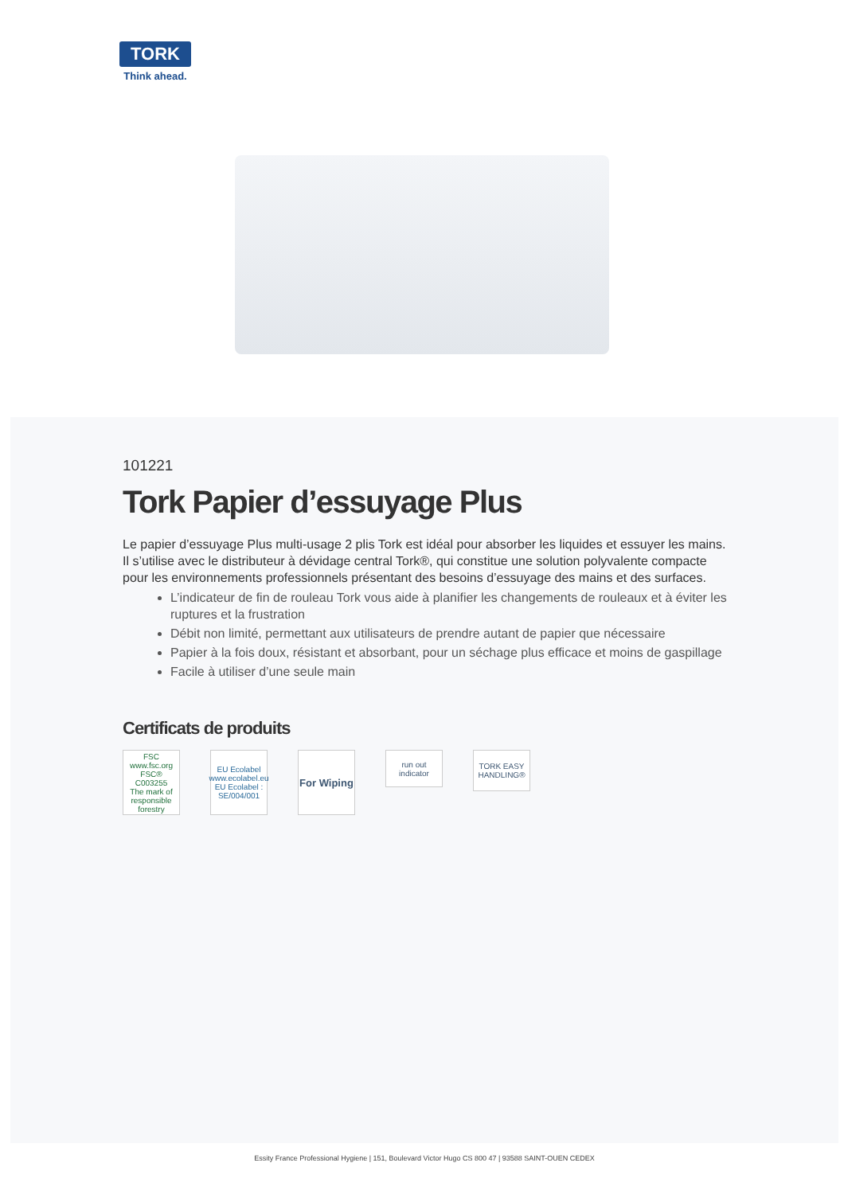TORK
Think ahead.
101221
Tork Papier d’essuyage Plus
Le papier d’essuyage Plus multi-usage 2 plis Tork est idéal pour absorber les liquides et essuyer les mains. Il s’utilise avec le distributeur à dévidage central Tork®, qui constitue une solution polyvalente compacte pour les environnements professionnels présentant des besoins d’essuyage des mains et des surfaces.
L’indicateur de fin de rouleau Tork vous aide à planifier les changements de rouleaux et à éviter les ruptures et la frustration
Débit non limité, permettant aux utilisateurs de prendre autant de papier que nécessaire
Papier à la fois doux, résistant et absorbant, pour un séchage plus efficace et moins de gaspillage
Facile à utiliser d’une seule main
Certificats de produits
FSC
www.fsc.org
FSC® C003255
The mark of responsible forestry
EU Ecolabel
www.ecolabel.eu
EU Ecolabel : SE/004/001
For Wiping
run out indicator
TORK EASY HANDLING®
Essity France Professional Hygiene | 151, Boulevard Victor Hugo CS 800 47 | 93588 SAINT-OUEN CEDEX